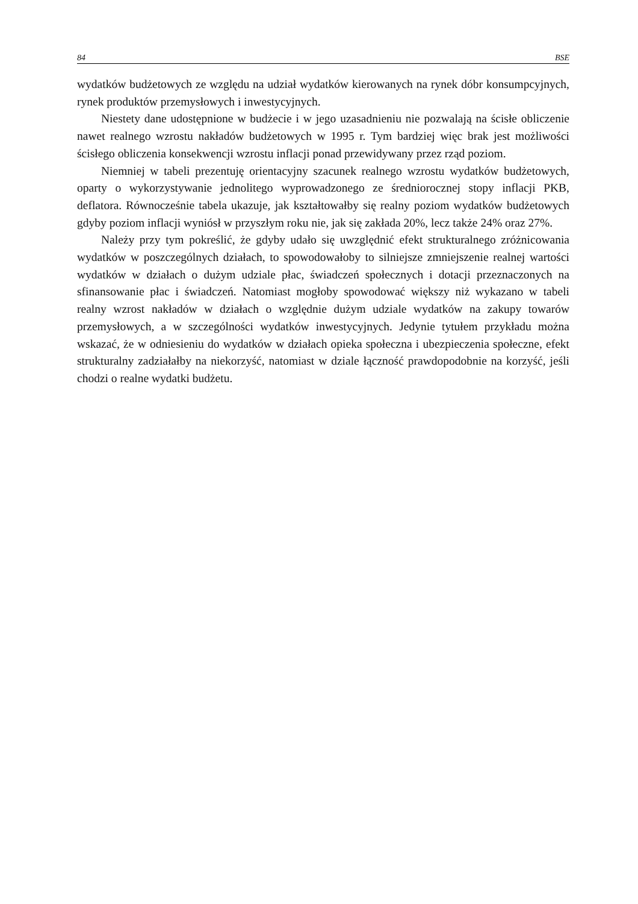84 BSE
wydatków budżetowych ze względu na udział wydatków kierowanych na rynek dóbr konsumpcyjnych, rynek produktów przemysłowych i inwestycyjnych.
Niestety dane udostępnione w budżecie i w jego uzasadnieniu nie pozwalają na ścisłe obliczenie nawet realnego wzrostu nakładów budżetowych w 1995 r. Tym bardziej więc brak jest możliwości ścisłego obliczenia konsekwencji wzrostu inflacji ponad przewidywany przez rząd poziom.
Niemniej w tabeli prezentuję orientacyjny szacunek realnego wzrostu wydatków budżetowych, oparty o wykorzystywanie jednolitego wyprowadzonego ze średniorocznej stopy inflacji PKB, deflatora. Równocześnie tabela ukazuje, jak kształtowałby się realny poziom wydatków budżetowych gdyby poziom inflacji wyniósł w przyszłym roku nie, jak się zakłada 20%, lecz także 24% oraz 27%.
Należy przy tym pokreślić, że gdyby udało się uwzględnić efekt strukturalnego zróżnicowania wydatków w poszczególnych działach, to spowodowałoby to silniejsze zmniejszenie realnej wartości wydatków w działach o dużym udziale płac, świadczeń społecznych i dotacji przeznaczonych na sfinansowanie płac i świadczeń. Natomiast mogłoby spowodować większy niż wykazano w tabeli realny wzrost nakładów w działach o względnie dużym udziale wydatków na zakupy towarów przemysłowych, a w szczególności wydatków inwestycyjnych. Jedynie tytułem przykładu można wskazać, że w odniesieniu do wydatków w działach opieka społeczna i ubezpieczenia społeczne, efekt strukturalny zadziałałby na niekorzyść, natomiast w dziale łączność prawdopodobnie na korzyść, jeśli chodzi o realne wydatki budżetu.